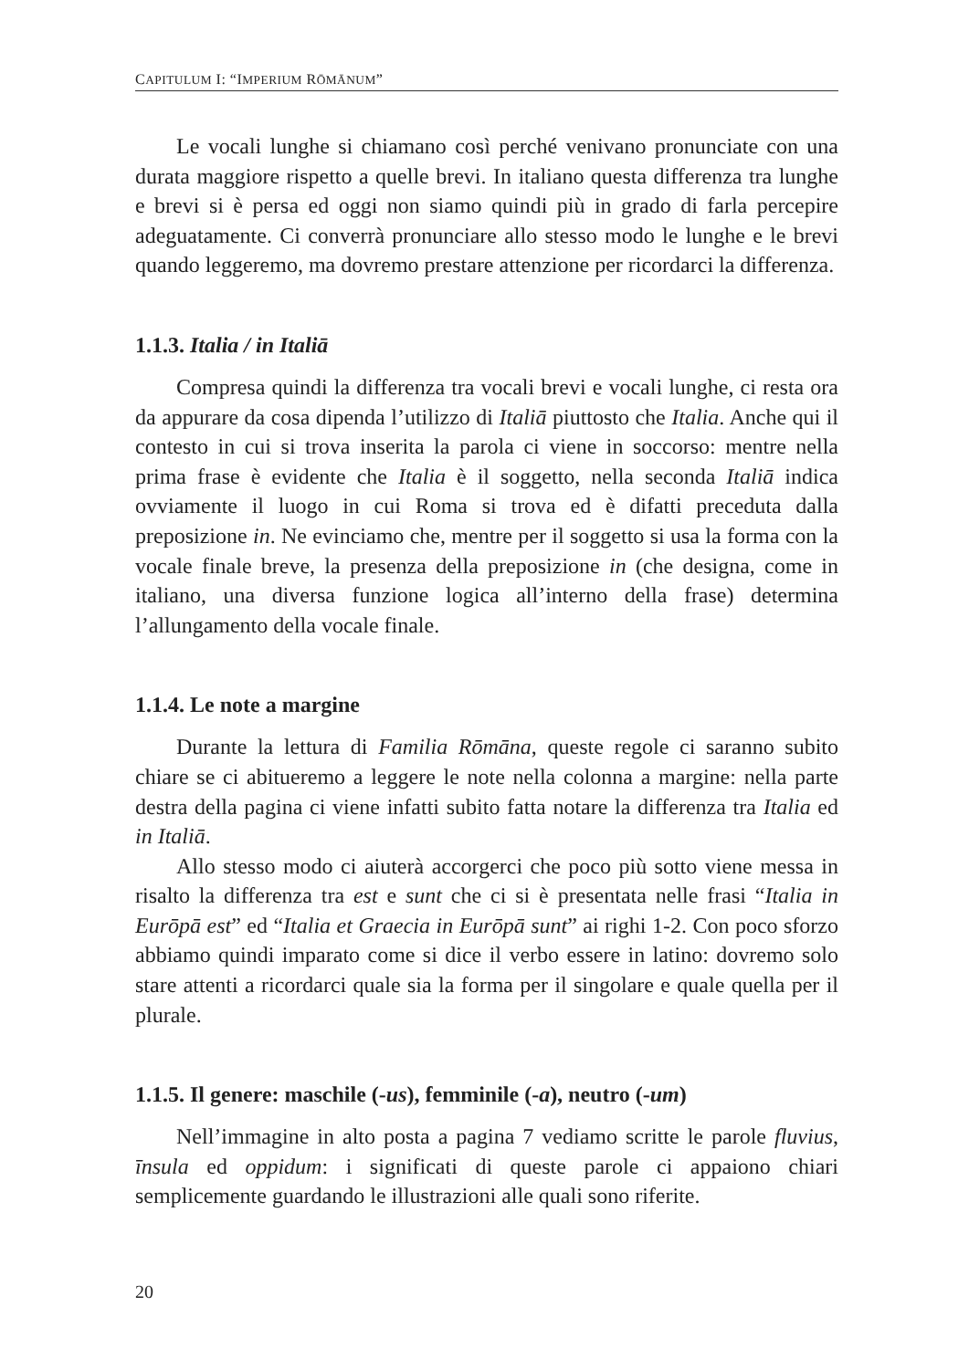CAPITULUM I: “IMPERIUM RŌMĀNUM”
Le vocali lunghe si chiamano così perché venivano pronunciate con una durata maggiore rispetto a quelle brevi. In italiano questa differenza tra lunghe e brevi si è persa ed oggi non siamo quindi più in grado di far­la percepire adeguatamente. Ci converrà pronunciare allo stesso modo le lunghe e le brevi quando leggeremo, ma dovremo prestare attenzione per ricordarci la differenza.
1.1.3. Italia / in Italiā
Compresa quindi la differenza tra vocali brevi e vocali lunghe, ci resta ora da appurare da cosa dipenda l’utilizzo di Italiā piuttosto che Italia. Anche qui il contesto in cui si trova inserita la parola ci viene in soccorso: mentre nella prima frase è evidente che Italia è il soggetto, nella seconda Italiā indica ovviamente il luogo in cui Roma si trova ed è difatti preceduta dalla preposizione in. Ne evinciamo che, mentre per il soggetto si usa la forma con la vocale finale breve, la presen­za della preposizione in (che designa, come in italiano, una diversa funzione logica all’interno della frase) determina l’allungamento della vocale finale.
1.1.4. Le note a margine
Durante la lettura di Familia Rōmāna, queste regole ci saranno subito chiare se ci abitueremo a leggere le note nella colonna a margine: nella parte destra della pagina ci viene infatti subito fatta notare la dif­ferenza tra Italia ed in Italiā.
Allo stesso modo ci aiuterà accorgerci che poco più sotto viene mes­sa in risalto la differenza tra est e sunt che ci si è presentata nelle frasi “Italia in Eurōpā est” ed “Italia et Graecia in Eurōpā sunt” ai righi 1-2. Con poco sforzo abbiamo quindi imparato come si dice il verbo essere in latino: dovremo solo stare attenti a ricordarci quale sia la forma per il singolare e quale quella per il plurale.
1.1.5. Il genere: maschile (-us), femminile (-a), neutro (-um)
Nell’immagine in alto posta a pagina 7 vediamo scritte le parole fluvius, īnsula ed oppidum: i significati di queste parole ci appaiono chiari semplicemente guardando le illustrazioni alle quali sono riferite.
20